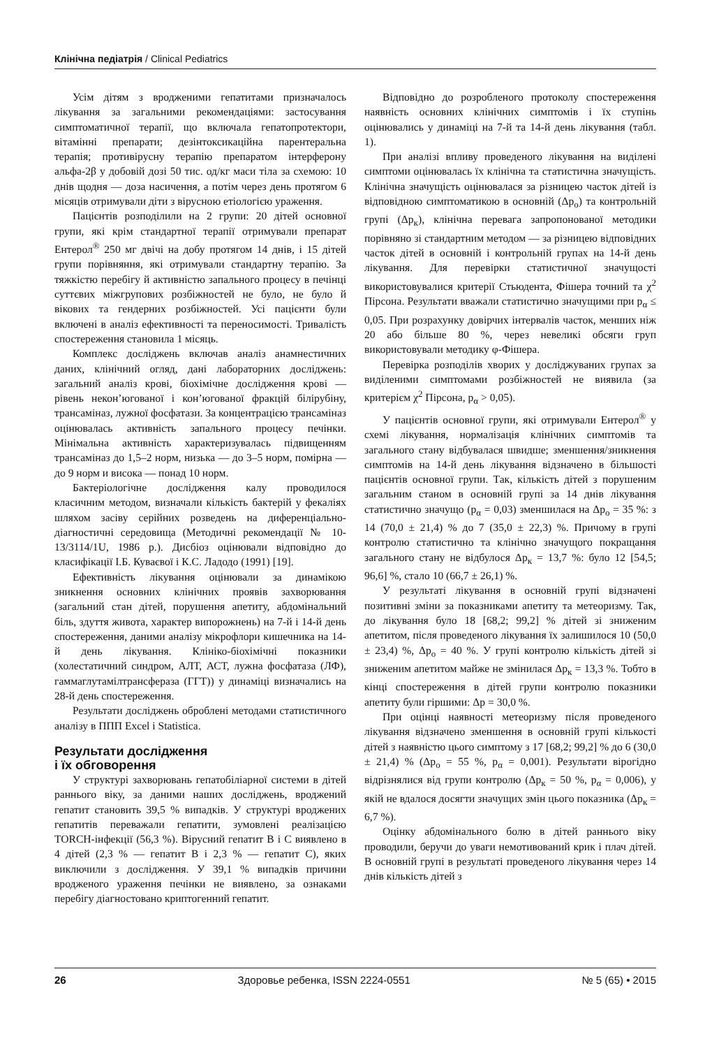Клінічна педіатрія / Clinical Pediatrics
Усім дітям з вродженими гепатитами призначалось лікування за загальними рекомендаціями: застосування симптоматичної терапії, що включала гепатопротектори, вітамінні препарати; дезінтоксикаційна парентеральна терапія; противірусну терапію препаратом інтерферону альфа-2β у добовій дозі 50 тис. од/кг маси тіла за схемою: 10 днів щодня — доза насичення, а потім через день протягом 6 місяців отримували діти з вірусною етіологією ураження.
Пацієнтів розподілили на 2 групи: 20 дітей основної групи, які крім стандартної терапії отримували препарат Ентерол<sup>®</sup> 250 мг двічі на добу протягом 14 днів, і 15 дітей групи порівняння, які отримували стандартну терапію. За тяжкістю перебігу й активністю запального процесу в печінці суттєвих міжгрупових розбіжностей не було, не було й вікових та гендерних розбіжностей. Усі пацієнти були включені в аналіз ефективності та переносимості. Тривалість спостереження становила 1 місяць.
Комплекс досліджень включав аналіз анамнестичних даних, клінічний огляд, дані лабораторних досліджень: загальний аналіз крові, біохімічне дослідження крові — рівень некон’югованої і кон’югованої фракцій білірубіну, трансаміназ, лужної фосфатази. За концентрацією трансаміназ оцінювалась активність запального процесу печінки. Мінімальна активність характеризувалась підвищенням трансаміназ до 1,5–2 норм, низька — до 3–5 норм, помірна — до 9 норм и висока — понад 10 норм.
Бактеріологічне дослідження калу проводилося класичним методом, визначали кількість бактерій у фекаліях шляхом засіву серійних розведень на диференціально-діагностичні середовища (Методичні рекомендації № 10-13/3114/1U, 1986 р.). Дисбіоз оцінювали відповідно до класифікації І.Б. Куваєвої і К.С. Ладодо (1991) [19].
Ефективність лікування оцінювали за динамікою зникнення основних клінічних проявів захворювання (загальний стан дітей, порушення апетиту, абдомінальний біль, здуття живота, характер випорожнень) на 7-й і 14-й день спостереження, даними аналізу мікрофлори кишечника на 14-й день лікування. Клініко-біохімічні показники (холестатичний синдром, АЛТ, АСТ, лужна фосфатаза (ЛФ), гаммаглутамілтрансфераза (ГГТ)) у динаміці визначались на 28-й день спостереження.
Результати досліджень оброблені методами статистичного аналізу в ППП Excel і Statistica.
Результати дослідження
і їх обговорення
У структурі захворювань гепатобіліарної системи в дітей раннього віку, за даними наших досліджень, вроджений гепатит становить 39,5 % випадків. У структурі вроджених гепатитів переважали гепатити, зумовлені реалізацією TORCH-інфекції (56,3 %). Вірусний гепатит В і С виявлено в 4 дітей (2,3 % — гепатит В і 2,3 % — гепатит С), яких виключили з дослідження. У 39,1 % випадків причини вродженого ураження печінки не виявлено, за ознаками перебігу діагностовано криптогенний гепатит.
Відповідно до розробленого протоколу спостереження наявність основних клінічних симптомів і їх ступінь оцінювались у динаміці на 7-й та 14-й день лікування (табл. 1).
При аналізі впливу проведеного лікування на виділені симптоми оцінювалась їх клінічна та статистична значущість. Клінічна значущість оцінювалася за різницею часток дітей із відповідною симптоматикою в основній (Δp<sub>о</sub>) та контрольній групі (Δp<sub>к</sub>), клінічна перевага запропонованої методики порівняно зі стандартним методом — за різницею відповідних часток дітей в основній і контрольній групах на 14-й день лікування. Для перевірки статистичної значущості використовувалися критерії Стьюдента, Фішера точний та χ<sup>2</sup> Пірсона. Результати вважали статистично значущими при p<sub>α</sub> ≤ 0,05. При розрахунку довірчих інтервалів часток, менших ніж 20 або більше 80 %, через невеликі обсяги груп використовували методику φ-Фішера.
Перевірка розподілів хворих у досліджуваних групах за виділеними симптомами розбіжностей не виявила (за критерієм χ<sup>2</sup> Пірсона, p<sub>α</sub> > 0,05).
У пацієнтів основної групи, які отримували Ентерол<sup>®</sup> у схемі лікування, нормалізація клінічних симптомів та загального стану відбувалася швидше; зменшення/зникнення симптомів на 14-й день лікування відзначено в більшості пацієнтів основної групи. Так, кількість дітей з порушеним загальним станом в основній групі за 14 днів лікування статистично значущо (p<sub>α</sub> = 0,03) зменшилася на Δp<sub>о</sub> = 35 %: з 14 (70,0 ± 21,4) % до 7 (35,0 ± 22,3) %. Причому в групі контролю статистично та клінічно значущого покращання загального стану не відбулося Δp<sub>к</sub> = 13,7 %: було 12 [54,5; 96,6] %, стало 10 (66,7 ± 26,1) %.
У результаті лікування в основній групі відзначені позитивні зміни за показниками апетиту та метеоризму. Так, до лікування було 18 [68,2; 99,2] % дітей зі зниженим апетитом, після проведеного лікування їх залишилося 10 (50,0 ± 23,4) %, Δp<sub>о</sub> = 40 %. У групі контролю кількість дітей зі зниженим апетитом майже не змінилася Δp<sub>к</sub> = 13,3 %. Тобто в кінці спостереження в дітей групи контролю показники апетиту були гіршими: Δp = 30,0 %.
При оцінці наявності метеоризму після проведеного лікування відзначено зменшення в основній групі кількості дітей з наявністю цього симптому з 17 [68,2; 99,2] % до 6 (30,0 ± 21,4) % (Δp<sub>о</sub> = 55 %, p<sub>α</sub> = 0,001). Результати вірогідно відрізнялися від групи контролю (Δp<sub>к</sub> = 50 %, p<sub>α</sub> = 0,006), у якій не вдалося досягти значущих змін цього показника (Δp<sub>к</sub> = 6,7 %).
Оцінку абдомінального болю в дітей раннього віку проводили, беручи до уваги немотивований крик і плач дітей. В основній групі в результаті проведеного лікування через 14 днів кількість дітей з
26 Здоровье ребенка, ISSN 2224-0551 № 5 (65) • 2015